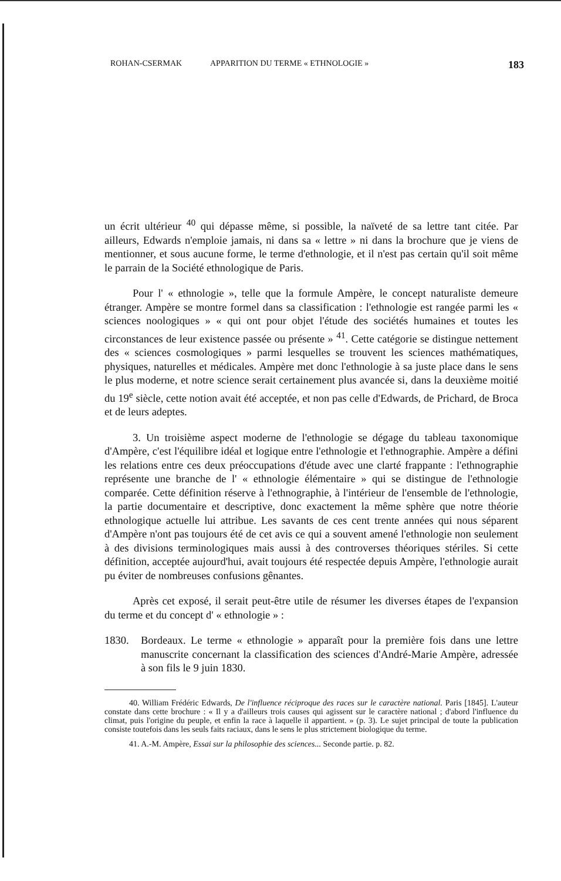ROHAN-CSERMAK APPARITION DU TERME « ETHNOLOGIE » 183
un écrit ultérieur <sup>40</sup> qui dépasse même, si possible, la naïveté de sa lettre tant citée. Par ailleurs, Edwards n'emploie jamais, ni dans sa « lettre » ni dans la brochure que je viens de mentionner, et sous aucune forme, le terme d'ethnologie, et il n'est pas certain qu'il soit même le parrain de la Société ethnologique de Paris.
Pour l' « ethnologie », telle que la formule Ampère, le concept naturaliste demeure étranger. Ampère se montre formel dans sa classification : l'ethnologie est rangée parmi les « sciences noologiques » « qui ont pour objet l'étude des sociétés humaines et toutes les circonstances de leur existence passée ou présente » <sup>41</sup>. Cette catégorie se distingue nettement des « sciences cosmologiques » parmi lesquelles se trouvent les sciences mathématiques, physiques, naturelles et médicales. Ampère met donc l'ethnologie à sa juste place dans le sens le plus moderne, et notre science serait certainement plus avancée si, dans la deuxième moitié du 19<sup>e</sup> siècle, cette notion avait été acceptée, et non pas celle d'Edwards, de Prichard, de Broca et de leurs adeptes.
3. Un troisième aspect moderne de l'ethnologie se dégage du tableau taxonomique d'Ampère, c'est l'équilibre idéal et logique entre l'ethnologie et l'ethnographie. Ampère a défini les relations entre ces deux préoccupations d'étude avec une clarté frappante : l'ethnographie représente une branche de l' « ethnologie élémentaire » qui se distingue de l'ethnologie comparée. Cette définition réserve à l'ethnographie, à l'intérieur de l'ensemble de l'ethnologie, la partie documentaire et descriptive, donc exactement la même sphère que notre théorie ethnologique actuelle lui attribue. Les savants de ces cent trente années qui nous séparent d'Ampère n'ont pas toujours été de cet avis ce qui a souvent amené l'ethnologie non seulement à des divisions terminologiques mais aussi à des controverses théoriques stériles. Si cette définition, acceptée aujourd'hui, avait toujours été respectée depuis Ampère, l'ethnologie aurait pu éviter de nombreuses confusions gênantes.
Après cet exposé, il serait peut-être utile de résumer les diverses étapes de l'expansion du terme et du concept d' « ethnologie » :
1830. Bordeaux. Le terme « ethnologie » apparaît pour la première fois dans une lettre manuscrite concernant la classification des sciences d'André-Marie Ampère, adressée à son fils le 9 juin 1830.
40. William Frédéric Edwards, De l'influence réciproque des races sur le caractère national. Paris [1845]. L'auteur constate dans cette brochure : « Il y a d'ailleurs trois causes qui agissent sur le caractère national ; d'abord l'influence du climat, puis l'origine du peuple, et enfin la race à laquelle il appartient. » (p. 3). Le sujet principal de toute la publication consiste toutefois dans les seuls faits raciaux, dans le sens le plus strictement biologique du terme.
41. A.-M. Ampère, Essai sur la philosophie des sciences... Seconde partie. p. 82.